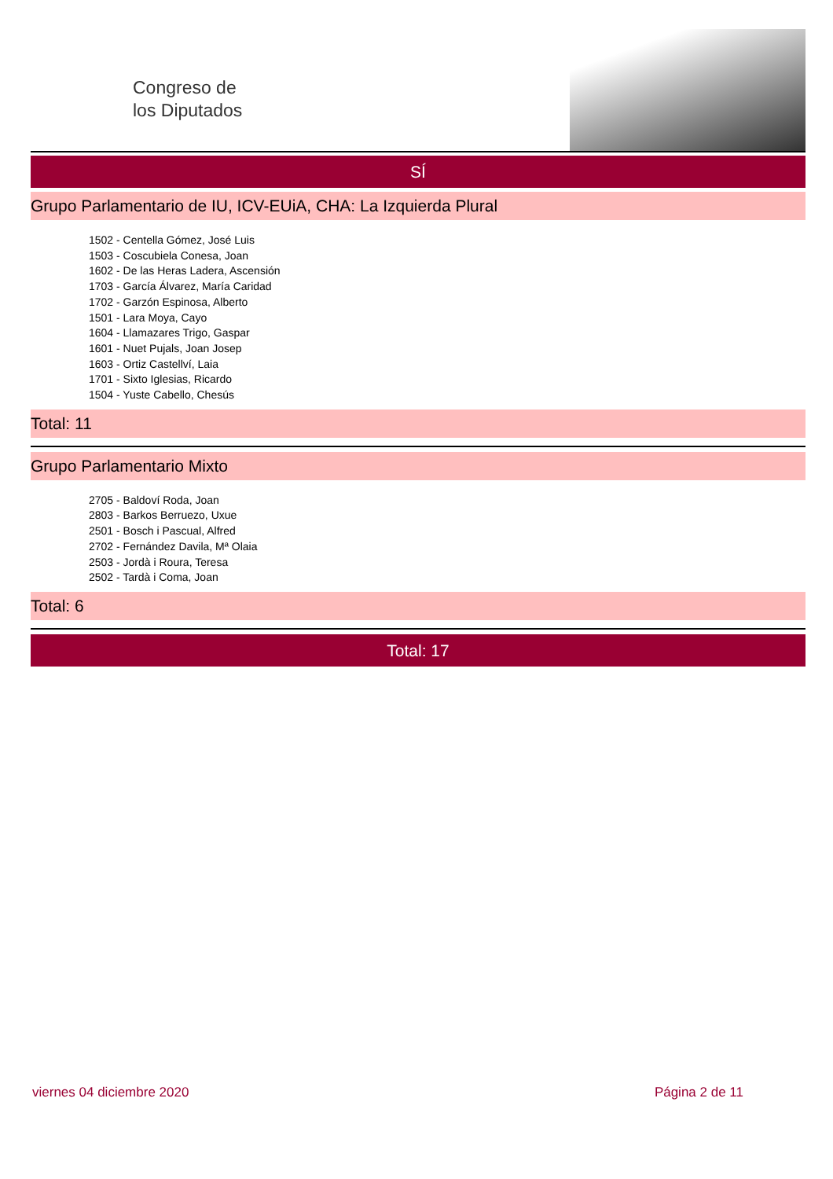Congreso de
los Diputados
SÍ
Grupo Parlamentario de IU, ICV-EUiA, CHA: La Izquierda Plural
1502 - Centella Gómez, José Luis
1503 - Coscubiela Conesa, Joan
1602 - De las Heras Ladera, Ascensión
1703 - García Álvarez, María Caridad
1702 - Garzón Espinosa, Alberto
1501 - Lara Moya, Cayo
1604 - Llamazares Trigo, Gaspar
1601 - Nuet Pujals, Joan Josep
1603 - Ortiz Castellví, Laia
1701 - Sixto Iglesias, Ricardo
1504 - Yuste Cabello, Chesús
Total: 11
Grupo Parlamentario Mixto
2705 - Baldoví Roda, Joan
2803 - Barkos Berruezo, Uxue
2501 - Bosch i Pascual, Alfred
2702 - Fernández Davila, Mª Olaia
2503 - Jordà i Roura, Teresa
2502 - Tardà i Coma, Joan
Total: 6
Total: 17
viernes 04 diciembre 2020 Página 2 de 11